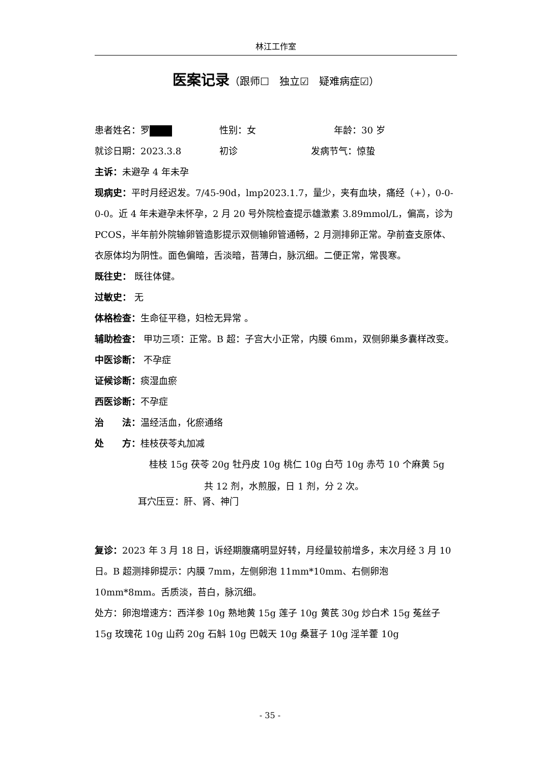林江工作室
医案记录（跟师☐　独立☑　疑难病症☑）
患者姓名：罗 性别：女 年龄：30 岁
就诊日期：2023.3.8 初诊 发病节气：惊蛰
主诉：未避孕 4 年未孕
现病史：平时月经迟发。7/45-90d，lmp2023.1.7，量少，夹有血块，痛经（+），0-0-0-0。近 4 年未避孕未怀孕，2 月 20 号外院检查提示雄激素 3.89mmol/L，偏高，诊为 PCOS，半年前外院输卵管造影提示双侧输卵管通畅，2 月测排卵正常。孕前查支原体、衣原体均为阴性。面色偏暗，舌淡暗，苔薄白，脉沉细。二便正常，常畏寒。
既往史： 既往体健。
过敏史： 无
体格检查：生命征平稳，妇检无异常 。
辅助检查： 甲功三项：正常。B 超：子宫大小正常，内膜 6mm，双侧卵巢多囊样改变。
中医诊断： 不孕症
证候诊断：痰湿血瘀
西医诊断：不孕症
治　　法：温经活血，化瘀通络
处　　方：桂枝茯苓丸加减
桂枝 15g 茯苓 20g 牡丹皮 10g 桃仁 10g 白芍 10g 赤芍 10 个麻黄 5g
共 12 剂，水煎服，日 1 剂，分 2 次。
耳穴压豆：肝、肾、神门
复诊：2023 年 3 月 18 日，诉经期腹痛明显好转，月经量较前增多，末次月经 3 月 10 日。B 超测排卵提示：内膜 7mm，左侧卵泡 11mm*10mm、右侧卵泡 10mm*8mm。舌质淡，苔白，脉沉细。
处方：卵泡增速方：西洋参 10g 熟地黄 15g 莲子 10g 黄芪 30g 炒白术 15g 菟丝子 15g 玫瑰花 10g 山药 20g 石斛 10g 巴戟天 10g 桑葚子 10g 淫羊藿 10g
- 35 -